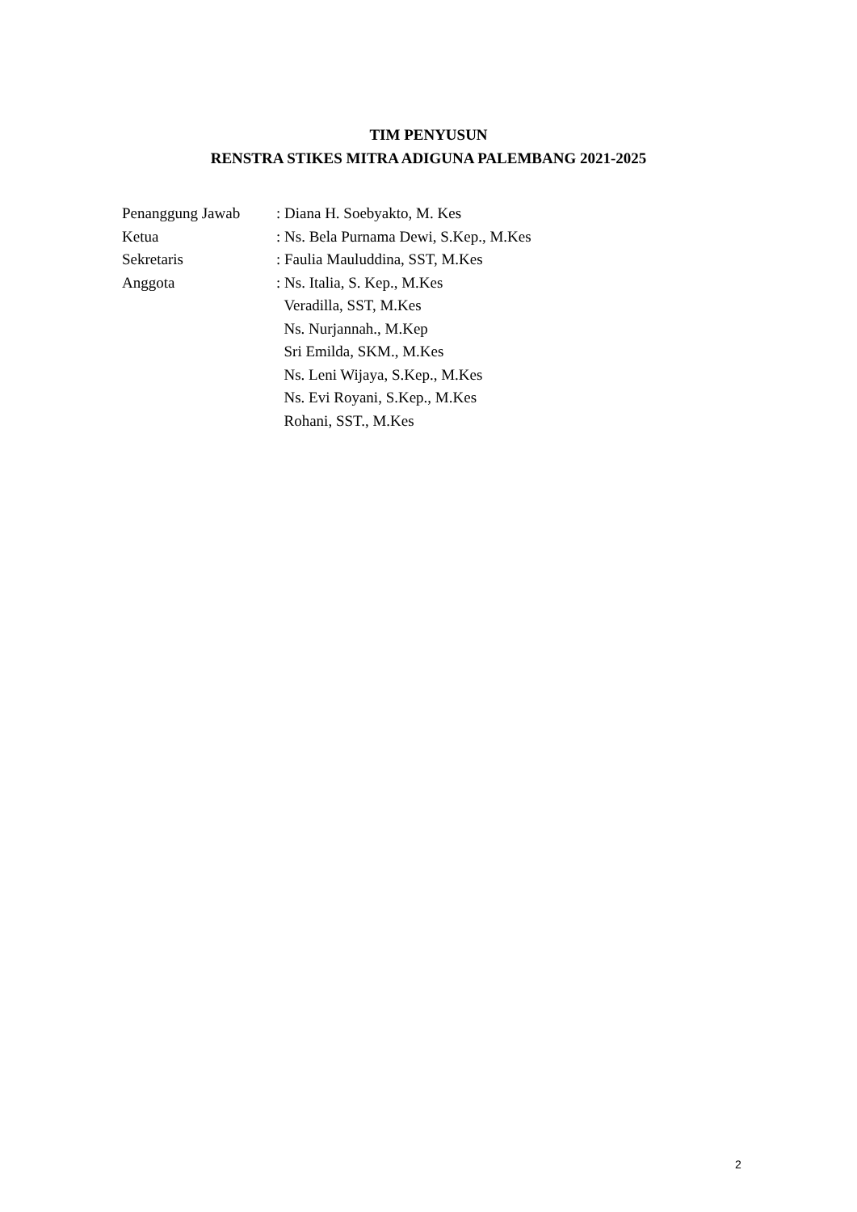TIM PENYUSUN
RENSTRA STIKES MITRA ADIGUNA PALEMBANG 2021-2025
Penanggung Jawab : Diana H. Soebyakto, M. Kes
Ketua : Ns. Bela Purnama Dewi, S.Kep., M.Kes
Sekretaris : Faulia Mauluddina, SST, M.Kes
Anggota : Ns. Italia, S. Kep., M.Kes
Veradilla, SST, M.Kes
Ns. Nurjannah., M.Kep
Sri Emilda, SKM., M.Kes
Ns. Leni Wijaya, S.Kep., M.Kes
Ns. Evi Royani, S.Kep., M.Kes
Rohani, SST., M.Kes
2